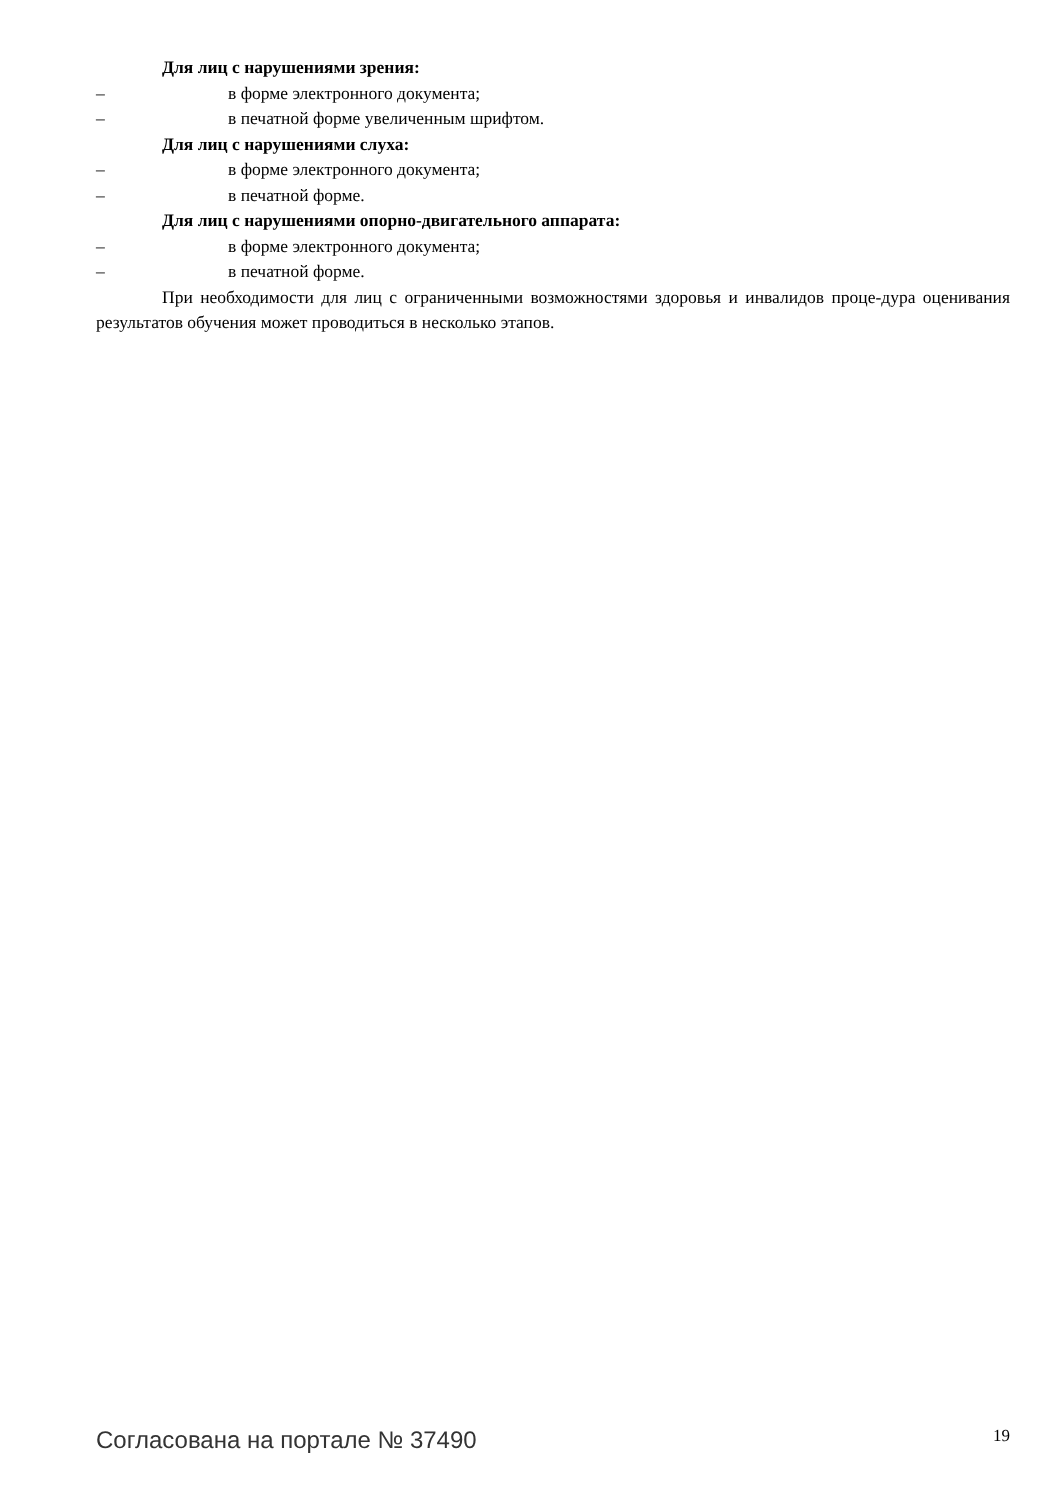Для лиц с нарушениями зрения:
– в форме электронного документа;
– в печатной форме увеличенным шрифтом.
Для лиц с нарушениями слуха:
– в форме электронного документа;
– в печатной форме.
Для лиц с нарушениями опорно-двигательного аппарата:
– в форме электронного документа;
– в печатной форме.
При необходимости для лиц с ограниченными возможностями здоровья и инвалидов проце-дура оценивания результатов обучения может проводиться в несколько этапов.
Согласована на портале № 37490 19